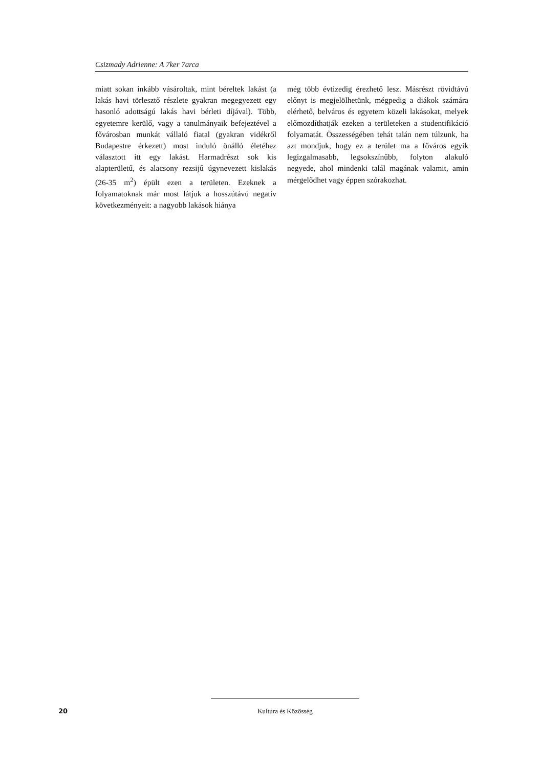Csizmady Adrienne: A 7ker 7arca
miatt sokan inkább vásároltak, mint béreltek lakást (a lakás havi törlesztő részlete gyakran megegyezett egy hasonló adottságú lakás havi bérleti díjával). Több, egyetemre kerülő, vagy a tanulmányaik befejeztével a fővárosban munkát vállaló fiatal (gyakran vidékről Budapestre érkezett) most induló önálló életéhez választott itt egy lakást. Harmadrészt sok kis alapterületű, és alacsony rezsijű úgynevezett kislakás (26-35 m<sup>2</sup>) épült ezen a területen. Ezeknek a folyamatoknak már most látjuk a hosszútávú negatív következményeit: a nagyobb lakások hiánya
még több évtizedig érezhető lesz. Másrészt rövidtávú előnyt is megjelölhetünk, mégpedig a diákok számára elérhető, belváros és egyetem közeli lakásokat, melyek előmozdíthatják ezeken a területeken a studentifikáció folyamatát. Összességében tehát talán nem túlzunk, ha azt mondjuk, hogy ez a terület ma a főváros egyik legizgalmasabb, legsokszínűbb, folyton alakuló negyede, ahol mindenki talál magának valamit, amin mérgelődhet vagy éppen szórakozhat.
20 Kultúra és Közösség